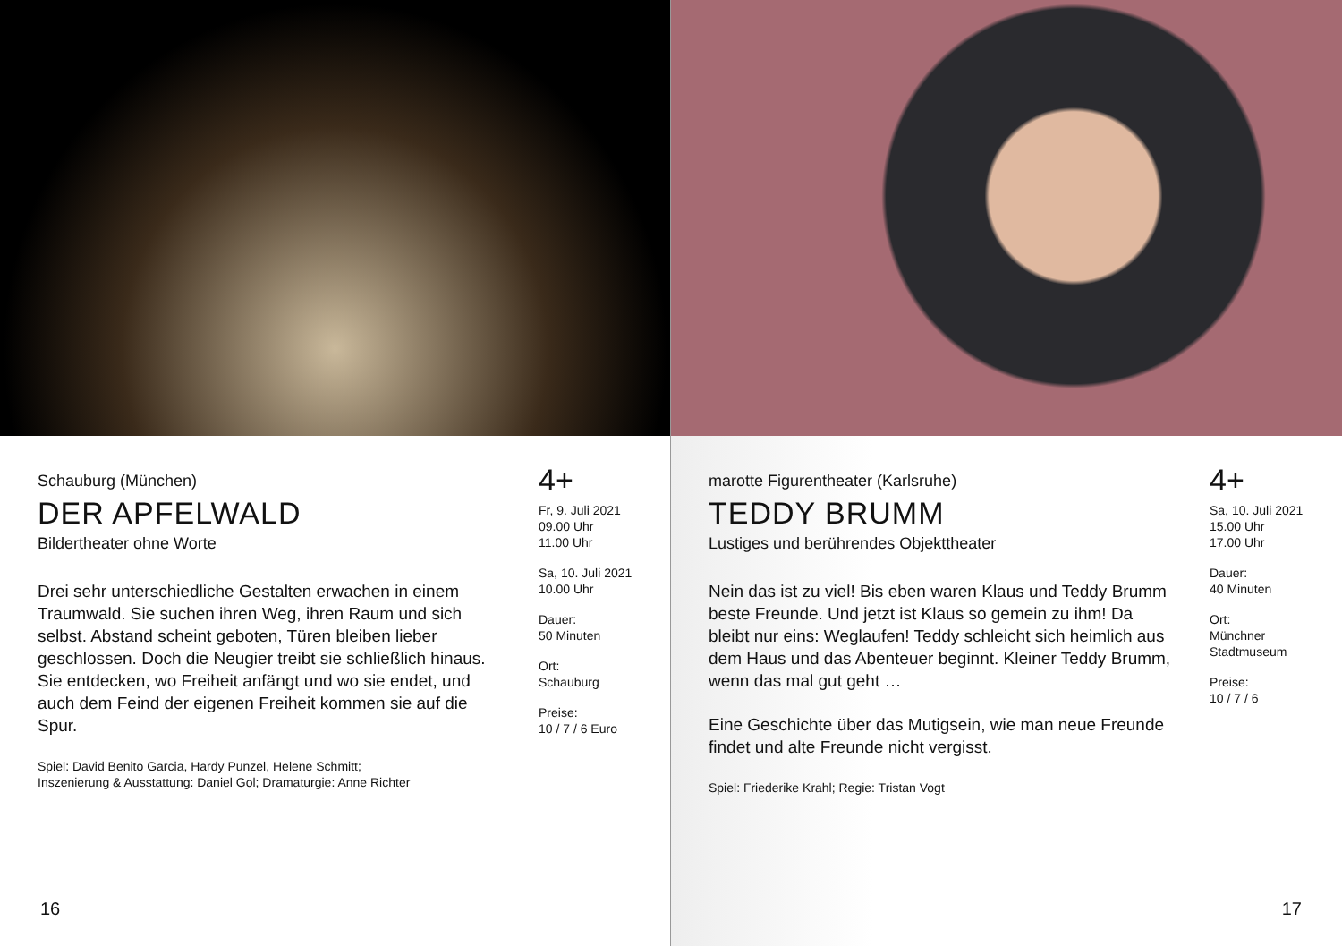Schauburg (München)
DER APFELWALD
Bildertheater ohne Worte
Drei sehr unterschiedliche Gestalten erwachen in einem Traumwald. Sie suchen ihren Weg, ihren Raum und sich selbst. Abstand scheint geboten, Türen bleiben lieber geschlossen. Doch die Neugier treibt sie schließlich hinaus. Sie entdecken, wo Freiheit anfängt und wo sie endet, und auch dem Feind der eigenen Freiheit kommen sie auf die Spur.
Spiel: David Benito Garcia, Hardy Punzel, Helene Schmitt;
Inszenierung & Ausstattung: Daniel Gol; Dramaturgie: Anne Richter
4+
Fr, 9. Juli 2021
09.00 Uhr
11.00 Uhr
Sa, 10. Juli 2021
10.00 Uhr
Dauer:
50 Minuten
Ort:
Schauburg
Preise:
10 / 7 / 6 Euro
16
marotte Figurentheater (Karlsruhe)
TEDDY BRUMM
Lustiges und berührendes Objekttheater
Nein das ist zu viel! Bis eben waren Klaus und Teddy Brumm beste Freunde. Und jetzt ist Klaus so gemein zu ihm! Da bleibt nur eins: Weglaufen! Teddy schleicht sich heimlich aus dem Haus und das Abenteuer beginnt. Kleiner Teddy Brumm, wenn das mal gut geht …
Eine Geschichte über das Mutigsein, wie man neue Freunde findet und alte Freunde nicht vergisst.
Spiel: Friederike Krahl; Regie: Tristan Vogt
4+
Sa, 10. Juli 2021
15.00 Uhr
17.00 Uhr
Dauer:
40 Minuten
Ort:
Münchner
Stadtmuseum
Preise:
10 / 7 / 6
17